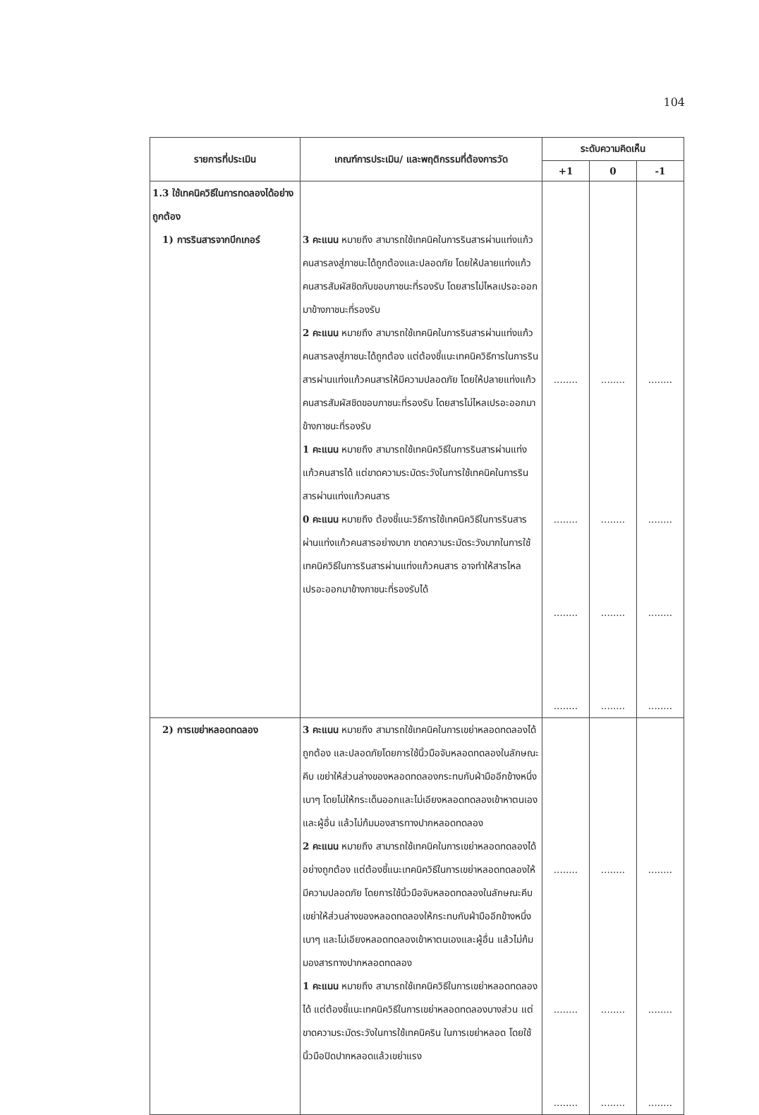104
| รายการที่ประเมิน | เกณฑ์การประเมิน/ และพฤติกรรมที่ต้องการวัด | ระดับความคิดเห็น | | |
| --- | --- | --- | --- | --- |
| | | +1 | 0 | -1 |
| 1.3 ใช้เทคนิควิธีในการทดลองได้อย่างถูกต้อง 1) การรินสารจากบีกเกอร์ | 3 คะแนน หมายถึง สามารถใช้เทคนิคในการรินสารผ่านแท่งแก้วคนสารลงสู่ภาชนะได้ถูกต้องและปลอดภัย โดยให้ปลายแท่งแก้วคนสารสัมผัสชิดกับขอบภาชนะที่รองรับ โดยสารไม่ไหลเปรอะออกมาข้างภาชนะที่รองรับ 2 คะแนน หมายถึง สามารถใช้เทคนิคในการรินสารผ่านแท่งแก้วคนสารลงสู่ภาชนะได้ถูกต้อง แต่ต้องชี้แนะเทคนิควิธีการในการรินสารผ่านแท่งแก้วคนสารให้มีความปลอดภัย โดยให้ปลายแท่งแก้วคนสารสัมผัสชิดขอบภาชนะที่รองรับ โดยสารไม่ไหลเปรอะออกมาข้างภาชนะที่รองรับ 1 คะแนน หมายถึง สามารถใช้เทคนิควิธีในการรินสารผ่านแท่งแก้วคนสารได้ แต่ขาดความระมัดระวังในการใช้เทคนิคในการรินสารผ่านแท่งแก้วคนสาร 0 คะแนน หมายถึง ต้องชี้แนะวิธีการใช้เทคนิควิธีในการรินสารผ่านแท่งแก้วคนสารอย่างมาก ขาดความระมัดระวังมากในการใช้เทคนิควิธีในการรินสารผ่านแท่งแก้วคนสาร อาจทำให้สารไหลเปรอะออกมาข้างภาชนะที่รองรับได้ | ........ ........ ........ ........ | ........ ........ ........ ........ | ........ ........ ........ ........ |
| 2) การเขย่าหลอดทดลอง | 3 คะแนน หมายถึง สามารถใช้เทคนิคในการเขย่าหลอดทดลองได้ถูกต้อง และปลอดภัยโดยการใช้นิ้วมือจับหลอดทดลองในลักษณะคีบ เขย่าให้ส่วนล่างของหลอดทดลองกระทบกับฝ่ามืออีกข้างหนึ่งเบาๆ โดยไม่ให้กระเด็นออกและไม่เอียงหลอดทดลองเข้าหาตนเองและผู้อื่น แล้วไม่ก้มมองสารทางปากหลอดทดลอง 2 คะแนน หมายถึง สามารถใช้เทคนิคในการเขย่าหลอดทดลองได้อย่างถูกต้อง แต่ต้องชี้แนะเทคนิควิธีในการเขย่าหลอดทดลองให้มีความปลอดภัย โดยการใช้นิ้วมือจับหลอดทดลองในลักษณะคีบ เขย่าให้ส่วนล่างของหลอดทดลองให้กระทบกับฝ่ามืออีกข้างหนึ่งเบาๆ และไม่เอียงหลอดทดลองเข้าหาตนเองและผู้อื่น แล้วไม่ก้มมองสารทางปากหลอดทดลอง 1 คะแนน หมายถึง สามารถใช้เทคนิควิธีในการเขย่าหลอดทดลองได้ แต่ต้องชี้แนะเทคนิควิธีในการเขย่าหลอดทดลองบางส่วน แต่ขาดความระมัดระวังในการใช้เทคนิคริน ในการเขย่าหลอด โดยใช้นิ้วมือปิดปากหลอดแล้วเขย่าแรง | ........ ........ ........ | ........ ........ ........ | ........ ........ ........ |